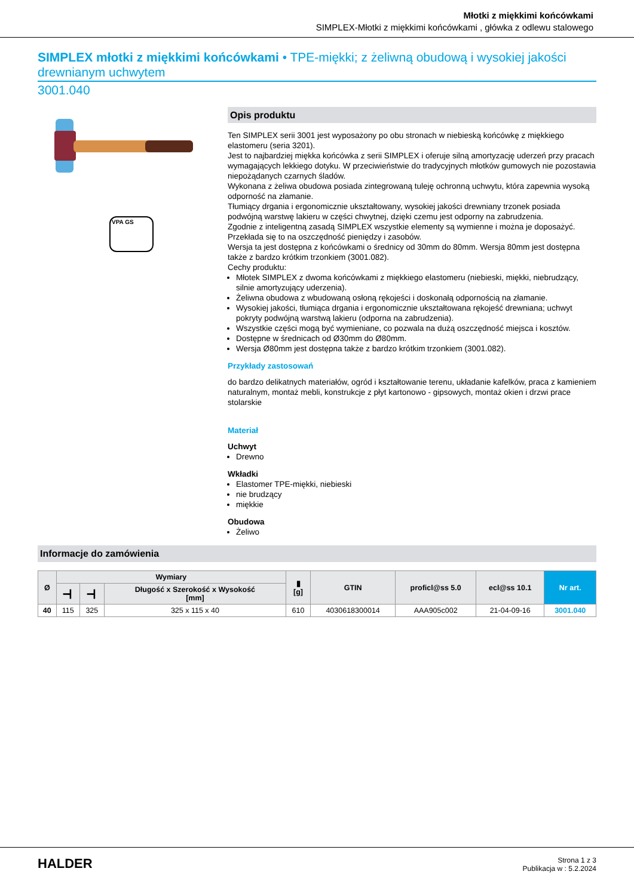Młotki z miękkimi końcówkami
SIMPLEX-Młotki z miękkimi końcówkami , główka z odlewu stalowego
SIMPLEX młotki z miękkimi końcówkami • TPE-miękki; z żeliwną obudową i wysokiej jakości drewnianym uchwytem
3001.040
VPA GS
Opis produktu
Ten SIMPLEX serii 3001 jest wyposażony po obu stronach w niebieską końcówkę z miękkiego elastomeru (seria 3201).
Jest to najbardziej miękka końcówka z serii SIMPLEX i oferuje silną amortyzację uderzeń przy pracach wymagających lekkiego dotyku. W przeciwieństwie do tradycyjnych młotków gumowych nie pozostawia niepożądanych czarnych śladów.
Wykonana z żeliwa obudowa posiada zintegrowaną tuleję ochronną uchwytu, która zapewnia wysoką odporność na złamanie.
Tłumiący drgania i ergonomicznie ukształtowany, wysokiej jakości drewniany trzonek posiada podwójną warstwę lakieru w części chwytnej, dzięki czemu jest odporny na zabrudzenia.
Zgodnie z inteligentną zasadą SIMPLEX wszystkie elementy są wymienne i można je doposażyć. Przekłada się to na oszczędność pieniędzy i zasobów.
Wersja ta jest dostępna z końcówkami o średnicy od 30mm do 80mm. Wersja 80mm jest dostępna także z bardzo krótkim trzonkiem (3001.082).
Cechy produktu:
Młotek SIMPLEX z dwoma końcówkami z miękkiego elastomeru (niebieski, miękki, niebrudzący, silnie amortyzujący uderzenia).
Żeliwna obudowa z wbudowaną osłoną rękojeści i doskonałą odpornością na złamanie.
Wysokiej jakości, tłumiąca drgania i ergonomicznie ukształtowana rękojeść drewniana; uchwyt pokryty podwójną warstwą lakieru (odporna na zabrudzenia).
Wszystkie części mogą być wymieniane, co pozwala na dużą oszczędność miejsca i kosztów.
Dostępne w średnicach od Ø30mm do Ø80mm.
Wersja Ø80mm jest dostępna także z bardzo krótkim trzonkiem (3001.082).
Przykłady zastosowań
do bardzo delikatnych materiałów, ogród i kształtowanie terenu, układanie kafelków, praca z kamieniem naturalnym, montaż mebli, konstrukcje z płyt kartonowo - gipsowych, montaż okien i drzwi prace stolarskie
Materiał
Uchwyt
Drewno
Wkładki
Elastomer TPE-miękki, niebieski
nie brudzący
miękkie
Obudowa
Żeliwo
Informacje do zamówienia
| Ø | Wymiary | | | ▮ [g] | GTIN | proficl@ss 5.0 | ecl@ss 10.1 | Nr art. |
| --- | --- | --- | --- | --- | --- | --- | --- | --- |
| | ━┫ | ━┫ | Długość x Szerokość x Wysokość [mm] | | | | | |
| 40 | 115 | 325 | 325 x 115 x 40 | 610 | 4030618300014 | AAA905c002 | 21-04-09-16 | 3001.040 |
HALDER
Strona 1 z 3
Publikacja w : 5.2.2024